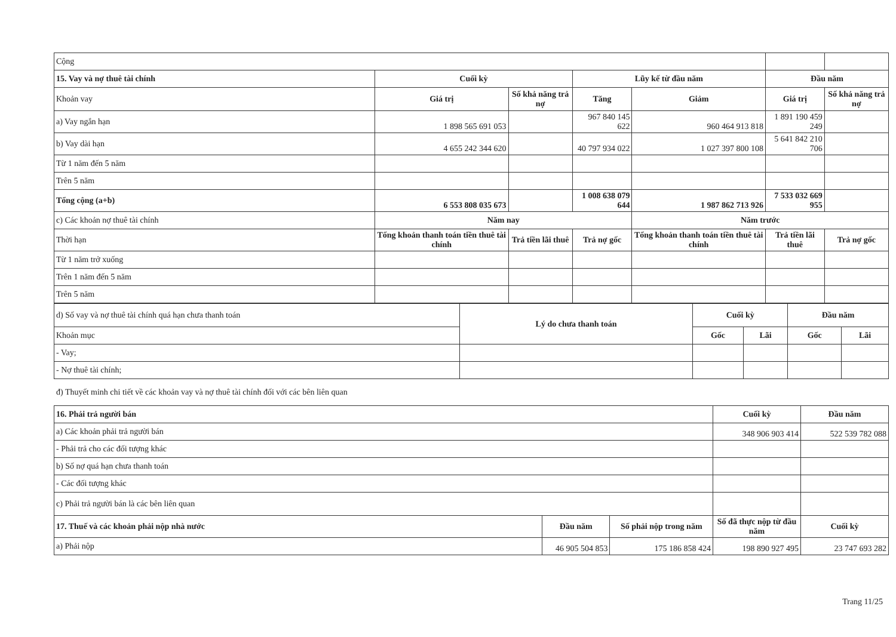| Cộng | | | | | | |
| 15. Vay và nợ thuê tài chính | Cuối kỳ | | Lũy kế từ đầu năm | | Đầu năm | |
| Khoản vay | Giá trị | Số khả năng trả nợ | Tăng | Giảm | Giá trị | Số khả năng trả nợ |
| a) Vay ngắn hạn | 1 898 565 691 053 | | 967 840 145 622 | 960 464 913 818 | 1 891 190 459 249 | |
| b) Vay dài hạn | 4 655 242 344 620 | | 40 797 934 022 | 1 027 397 800 108 | 5 641 842 210 706 | |
| Từ 1 năm đến 5 năm | | | | | | |
| Trên 5 năm | | | | | | |
| Tổng cộng (a+b) | 6 553 808 035 673 | | 1 008 638 079 644 | 1 987 862 713 926 | 7 533 032 669 955 | |
| c) Các khoản nợ thuê tài chính | Năm nay | | | Năm trước | | |
| Thời hạn | Tổng khoản thanh toán tiền thuê tài chính | Trả tiền lãi thuê | Trả nợ gốc | Tổng khoản thanh toán tiền thuê tài chính | Trả tiền lãi thuê | Trả nợ gốc |
| Từ 1 năm trở xuống | | | | | | |
| Trên 1 năm đến 5 năm | | | | | | |
| Trên 5 năm | | | | | | |
| d) Số vay và nợ thuê tài chính quá hạn chưa thanh toán | Lý do chưa thanh toán | Cuối kỳ | | Đầu năm | |
| Khoản mục | | Gốc | Lãi | Gốc | Lãi |
| - Vay; | | | | | |
| - Nợ thuê tài chính; | | | | | |
đ) Thuyết minh chi tiết về các khoản vay và nợ thuê tài chính đối với các bên liên quan
| 16. Phải trả người bán | | | Cuối kỳ | Đầu năm |
| a) Các khoản phải trả người bán | | | 348 906 903 414 | 522 539 782 088 |
| - Phải trả cho các đối tượng khác | | | | |
| b) Số nợ quá hạn chưa thanh toán | | | | |
| - Các đối tượng khác | | | | |
| c) Phải trả người bán là các bên liên quan | | | | |
| 17. Thuế và các khoản phải nộp nhà nước | Đầu năm | Số phải nộp trong năm | Số đã thực nộp từ đầu năm | Cuối kỳ |
| a) Phải nộp | 46 905 504 853 | 175 186 858 424 | 198 890 927 495 | 23 747 693 282 |
Trang 11/25